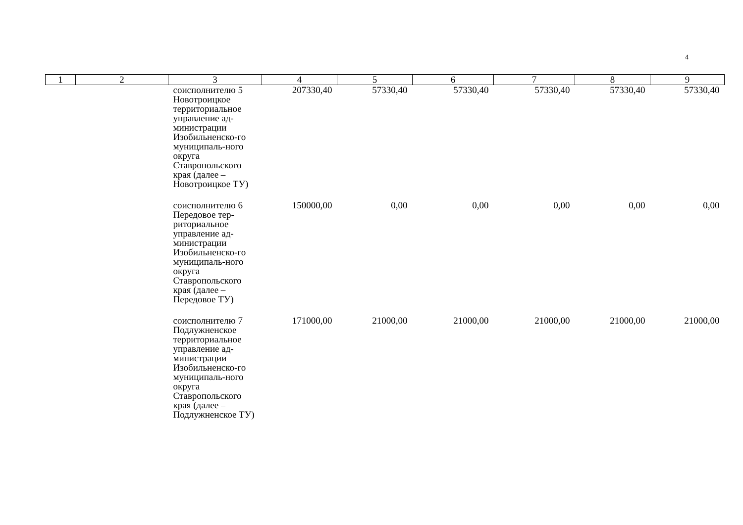4
| 1 | 2 | 3 | 4 | 5 | 6 | 7 | 8 | 9 |
| --- | --- | --- | --- | --- | --- | --- | --- | --- |
| | | соисполнителю 5 Новотроицкое территориальное управление ад-министрации Изобильненско-го муниципаль-ного округа Ставропольского края (далее – Новотроицкое ТУ) | 207330,40 | 57330,40 | 57330,40 | 57330,40 | 57330,40 | 57330,40 |
| | | соисполнителю 6 Передовое тер-риториальное управление ад-министрации Изобильненско-го муниципаль-ного округа Ставропольского края (далее – Передовое ТУ) | 150000,00 | 0,00 | 0,00 | 0,00 | 0,00 | 0,00 |
| | | соисполнителю 7 Подлужненское территориальное управление ад-министрации Изобильненско-го муниципаль-ного округа Ставропольского края (далее – Подлужненское ТУ) | 171000,00 | 21000,00 | 21000,00 | 21000,00 | 21000,00 | 21000,00 |